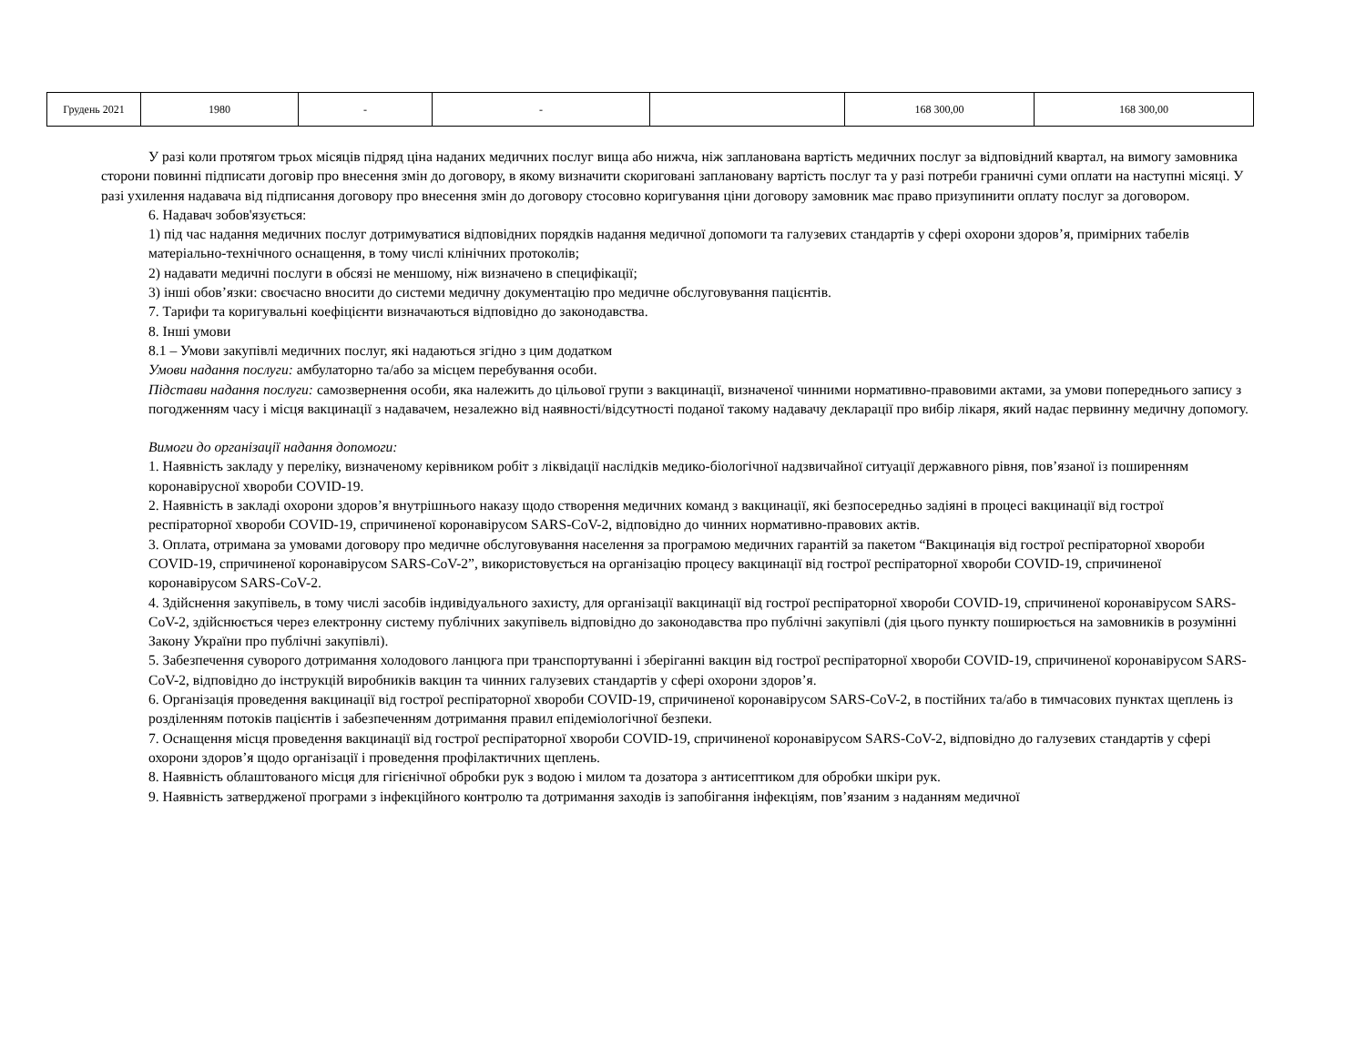| Грудень 2021 | 1980 | - | - | | 168 300,00 | 168 300,00 |
У разі коли протягом трьох місяців підряд ціна наданих медичних послуг вища або нижча, ніж запланована вартість медичних послуг за відповідний квартал, на вимогу замовника сторони повинні підписати договір про внесення змін до договору, в якому визначити скориговані заплановану вартість послуг та у разі потреби граничні суми оплати на наступні місяці. У разі ухилення надавача від підписання договору про внесення змін до договору стосовно коригування ціни договору замовник має право призупинити оплату послуг за договором.
6. Надавач зобов'язується:
1) під час надання медичних послуг дотримуватися відповідних порядків надання медичної допомоги та галузевих стандартів у сфері охорони здоров’я, примірних табелів матеріально-технічного оснащення, в тому числі клінічних протоколів;
2) надавати медичні послуги в обсязі не меншому, ніж визначено в специфікації;
3) інші обов’язки: своєчасно вносити до системи медичну документацію про медичне обслуговування пацієнтів.
7. Тарифи та коригувальні коефіцієнти визначаються відповідно до законодавства.
8. Інші умови
8.1 – Умови закупівлі медичних послуг, які надаються згідно з цим додатком
Умови надання послуги: амбулаторно та/або за місцем перебування особи.
Підстави надання послуги: самозвернення особи, яка належить до цільової групи з вакцинації, визначеної чинними нормативно-правовими актами, за умови попереднього запису з погодженням часу і місця вакцинації з надавачем, незалежно від наявності/відсутності поданої такому надавачу декларації про вибір лікаря, який надає первинну медичну допомогу.
Вимоги до організації надання допомоги:
1. Наявність закладу у переліку, визначеному керівником робіт з ліквідації наслідків медико-біологічної надзвичайної ситуації державного рівня, пов’язаної із поширенням коронавірусної хвороби COVID-19.
2. Наявність в закладі охорони здоров’я внутрішнього наказу щодо створення медичних команд з вакцинації, які безпосередньо задіяні в процесі вакцинації від гострої респіраторної хвороби COVID-19, спричиненої коронавірусом SARS-CoV-2, відповідно до чинних нормативно-правових актів.
3. Оплата, отримана за умовами договору про медичне обслуговування населення за програмою медичних гарантій за пакетом “Вакцинація від гострої респіраторної хвороби COVID-19, спричиненої коронавірусом SARS-CoV-2”, використовується на організацію процесу вакцинації від гострої респіраторної хвороби COVID-19, спричиненої коронавірусом SARS-CoV-2.
4. Здійснення закупівель, в тому числі засобів індивідуального захисту, для організації вакцинації від гострої респіраторної хвороби COVID-19, спричиненої коронавірусом SARS-CoV-2, здійснюється через електронну систему публічних закупівель відповідно до законодавства про публічні закупівлі (дія цього пункту поширюється на замовників в розумінні Закону України про публічні закупівлі).
5. Забезпечення суворого дотримання холодового ланцюга при транспортуванні і зберіганні вакцин від гострої респіраторної хвороби COVID-19, спричиненої коронавірусом SARS-CoV-2, відповідно до інструкцій виробників вакцин та чинних галузевих стандартів у сфері охорони здоров’я.
6. Організація проведення вакцинації від гострої респіраторної хвороби COVID-19, спричиненої коронавірусом SARS-CoV-2, в постійних та/або в тимчасових пунктах щеплень із розділенням потоків пацієнтів і забезпеченням дотримання правил епідеміологічної безпеки.
7. Оснащення місця проведення вакцинації від гострої респіраторної хвороби COVID-19, спричиненої коронавірусом SARS-CoV-2, відповідно до галузевих стандартів у сфері охорони здоров’я щодо організації і проведення профілактичних щеплень.
8. Наявність облаштованого місця для гігієнічної обробки рук з водою і милом та дозатора з антисептиком для обробки шкіри рук.
9. Наявність затвердженої програми з інфекційного контролю та дотримання заходів із запобігання інфекціям, пов’язаним з наданням медичної